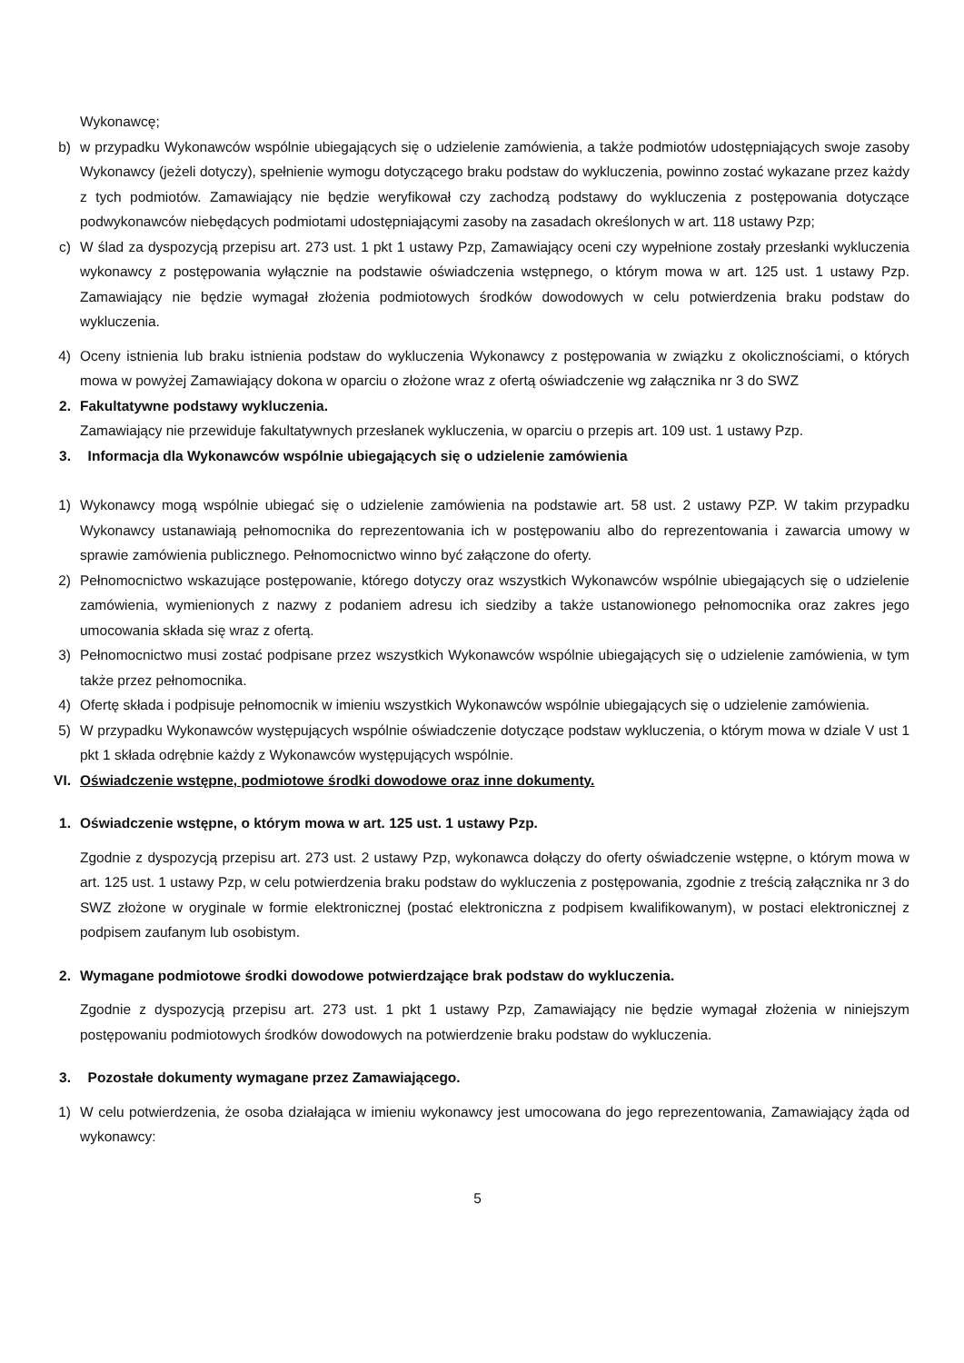Wykonawcę;
b) w przypadku Wykonawców wspólnie ubiegających się o udzielenie zamówienia, a także podmiotów udostępniających swoje zasoby Wykonawcy (jeżeli dotyczy), spełnienie wymogu dotyczącego braku podstaw do wykluczenia, powinno zostać wykazane przez każdy z tych podmiotów. Zamawiający nie będzie weryfikował czy zachodzą podstawy do wykluczenia z postępowania dotyczące podwykonawców niebędących podmiotami udostępniającymi zasoby na zasadach określonych w art. 118 ustawy Pzp;
c) W ślad za dyspozycją przepisu art. 273 ust. 1 pkt 1 ustawy Pzp, Zamawiający oceni czy wypełnione zostały przesłanki wykluczenia wykonawcy z postępowania wyłącznie na podstawie oświadczenia wstępnego, o którym mowa w art. 125 ust. 1 ustawy Pzp. Zamawiający nie będzie wymagał złożenia podmiotowych środków dowodowych w celu potwierdzenia braku podstaw do wykluczenia.
4) Oceny istnienia lub braku istnienia podstaw do wykluczenia Wykonawcy z postępowania w związku z okolicznościami, o których mowa w powyżej Zamawiający dokona w oparciu o złożone wraz z ofertą oświadczenie wg załącznika nr 3 do SWZ
2. Fakultatywne podstawy wykluczenia.
Zamawiający nie przewiduje fakultatywnych przesłanek wykluczenia, w oparciu o przepis art. 109 ust. 1 ustawy Pzp.
3. Informacja dla Wykonawców wspólnie ubiegających się o udzielenie zamówienia
1) Wykonawcy mogą wspólnie ubiegać się o udzielenie zamówienia na podstawie art. 58 ust. 2 ustawy PZP. W takim przypadku Wykonawcy ustanawiają pełnomocnika do reprezentowania ich w postępowaniu albo do reprezentowania i zawarcia umowy w sprawie zamówienia publicznego. Pełnomocnictwo winno być załączone do oferty.
2) Pełnomocnictwo wskazujące postępowanie, którego dotyczy oraz wszystkich Wykonawców wspólnie ubiegających się o udzielenie zamówienia, wymienionych z nazwy z podaniem adresu ich siedziby a także ustanowionego pełnomocnika oraz zakres jego umocowania składa się wraz z ofertą.
3) Pełnomocnictwo musi zostać podpisane przez wszystkich Wykonawców wspólnie ubiegających się o udzielenie zamówienia, w tym także przez pełnomocnika.
4) Ofertę składa i podpisuje pełnomocnik w imieniu wszystkich Wykonawców wspólnie ubiegających się o udzielenie zamówienia.
5) W przypadku Wykonawców występujących wspólnie oświadczenie dotyczące podstaw wykluczenia, o którym mowa w dziale V ust 1 pkt 1 składa odrębnie każdy z Wykonawców występujących wspólnie.
VI. Oświadczenie wstępne, podmiotowe środki dowodowe oraz inne dokumenty.
1. Oświadczenie wstępne, o którym mowa w art. 125 ust. 1 ustawy Pzp.
Zgodnie z dyspozycją przepisu art. 273 ust. 2 ustawy Pzp, wykonawca dołączy do oferty oświadczenie wstępne, o którym mowa w art. 125 ust. 1 ustawy Pzp, w celu potwierdzenia braku podstaw do wykluczenia z postępowania, zgodnie z treścią załącznika nr 3 do SWZ złożone w oryginale w formie elektronicznej (postać elektroniczna z podpisem kwalifikowanym), w postaci elektronicznej z podpisem zaufanym lub osobistym.
2. Wymagane podmiotowe środki dowodowe potwierdzające brak podstaw do wykluczenia.
Zgodnie z dyspozycją przepisu art. 273 ust. 1 pkt 1 ustawy Pzp, Zamawiający nie będzie wymagał złożenia w niniejszym postępowaniu podmiotowych środków dowodowych na potwierdzenie braku podstaw do wykluczenia.
3. Pozostałe dokumenty wymagane przez Zamawiającego.
1) W celu potwierdzenia, że osoba działająca w imieniu wykonawcy jest umocowana do jego reprezentowania, Zamawiający żąda od wykonawcy:
5